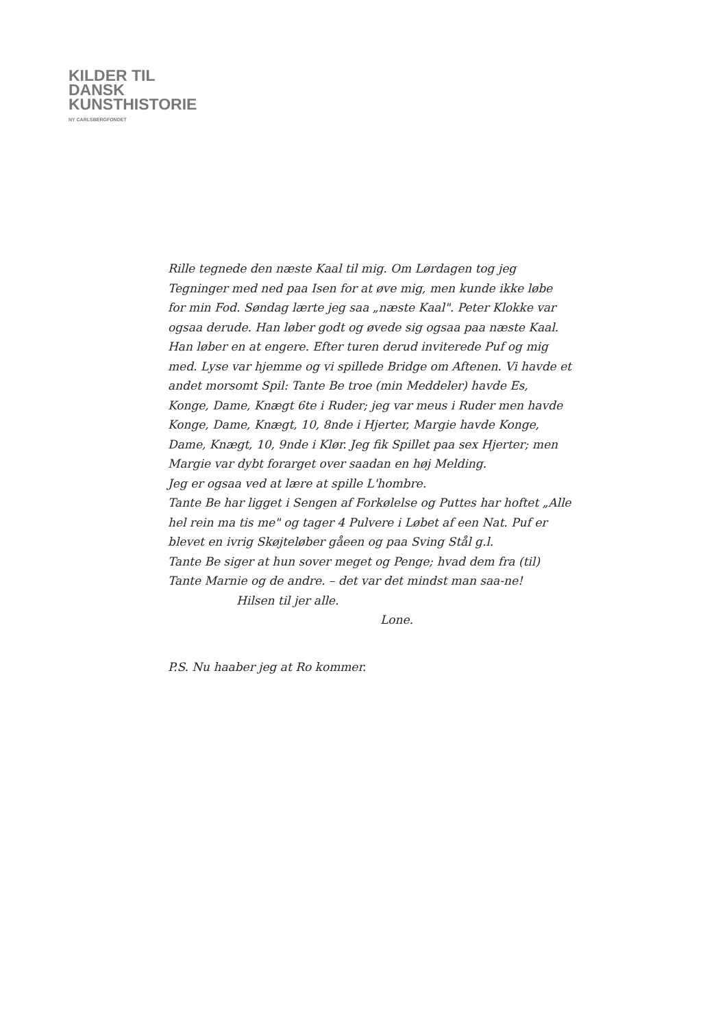KILDER TIL
DANSK
KUNSTHISTORIE
NY CARLSBERGFONDET
Rille tegnede den næste Kaal til mig. Om Lørdagen tog jeg Tegninger med ned paa Isen for at øve mig, men kunde ikke løbe for min Fod. Søndag lærte jeg saa „næste Kaal". Peter Klokke var ogsaa derude. Han løber godt og øvede sig ogsaa paa næste Kaal. Han løber en at engere. Efter turen derud inviterede Puf og mig med. Lyse var hjemme og vi spillede Bridge om Aftenen. Vi havde et andet morsomt Spil: Tante Be troe (min Meddeler) havde Es, Konge, Dame, Knægt 6te i Ruder; jeg var meus i Ruder men havde Konge, Dame, Knægt, 10, 8nde i Hjerter, Margie havde Konge, Dame, Knægt, 10, 9nde i Klør. Jeg fik Spillet paa sex Hjerter; men Margie var dybt forarget over saadan en høj Melding.
Jeg er ogsaa ved at lære at spille L'hombre.
Tante Be har ligget i Sengen af Forkølelse og Puttes har hoftet „Alle hel rein ma tis me" og tager 4 Pulvere i Løbet af een Nat. Puf er blevet en ivrig Skøjteløber gåeen og paa Sving Stål g.l.
Tante Be siger at hun sover meget og Penge; hvad dem fra (til) Tante Marnie og de andre. – det var det mindst man saa-ne!
Hilsen til jer alle.
Lone.
P.S. Nu haaber jeg at Ro kommer.